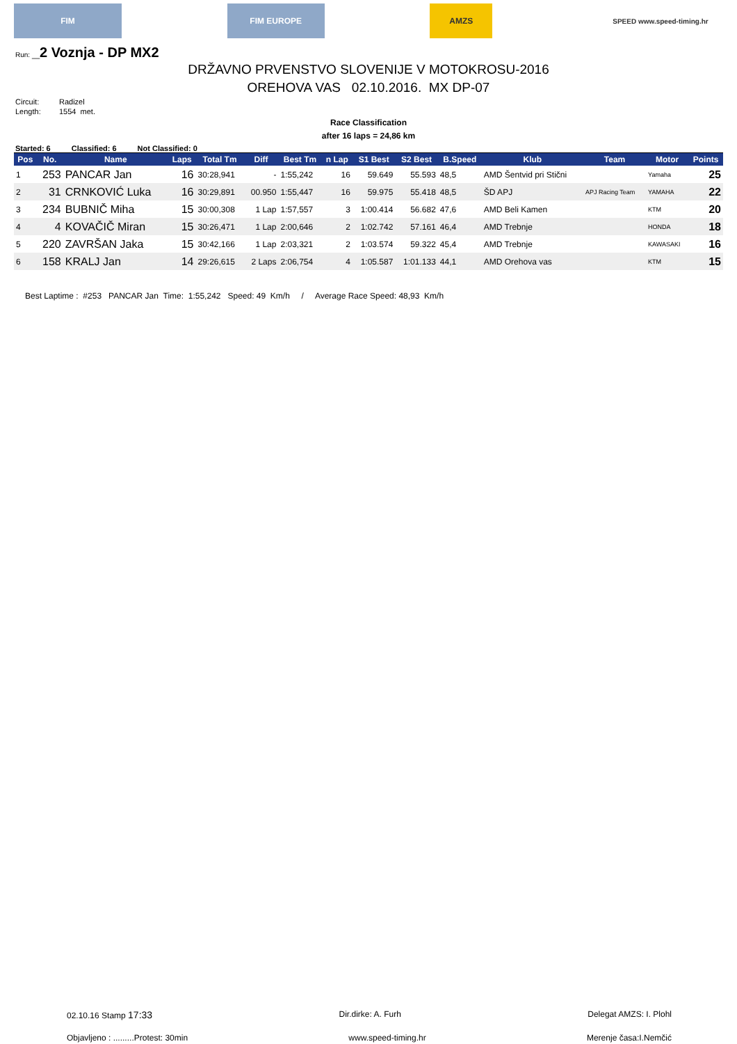FIM FIM EUROPE AMZS
SPEED www.speed-timing.hr
Run: _2 Voznja - DP MX2
DRŽAVNO PRVENSTVO SLOVENIJE V MOTOKROSU-2016
OREHOVA VAS 02.10.2016. MX DP-07
Circuit: Radizel
Length: 1554 met.
Race Classification
after 16 laps = 24,86 km
Started: 6 Classified: 6 Not Classified: 0
| Pos | No. | Name | Laps | Total Tm | Diff | Best Tm | n Lap | S1 Best | S2 Best | B.Speed | Klub | Team | Motor | Points |
| --- | --- | --- | --- | --- | --- | --- | --- | --- | --- | --- | --- | --- | --- | --- |
| 1 | 253 | PANCAR Jan | 16 | 30:28,941 | - | 1:55,242 | 16 | 59.649 | 55.593 | 48,5 | AMD Šentvid pri Stični | | Yamaha | 25 |
| 2 | 31 | CRNKOVIĆ Luka | 16 | 30:29,891 | 00.950 | 1:55,447 | 16 | 59.975 | 55.418 | 48,5 | ŠD APJ | APJ Racing Team | YAMAHA | 22 |
| 3 | 234 | BUBNIČ Miha | 15 | 30:00,308 | 1 Lap | 1:57,557 | 3 | 1:00.414 | 56.682 | 47,6 | AMD Beli Kamen | | KTM | 20 |
| 4 | 4 | KOVAČIČ Miran | 15 | 30:26,471 | 1 Lap | 2:00,646 | 2 | 1:02.742 | 57.161 | 46,4 | AMD Trebnje | | HONDA | 18 |
| 5 | 220 | ZAVRŠAN Jaka | 15 | 30:42,166 | 1 Lap | 2:03,321 | 2 | 1:03.574 | 59.322 | 45,4 | AMD Trebnje | | KAWASAKI | 16 |
| 6 | 158 | KRALJ Jan | 14 | 29:26,615 | 2 Laps | 2:06,754 | 4 | 1:05.587 | 1:01.133 | 44,1 | AMD Orehova vas | | KTM | 15 |
Best Laptime : #253 PANCAR Jan Time: 1:55,242 Speed: 49 Km/h / Average Race Speed: 48,93 Km/h
02.10.16 Stamp 17:33 Dir.dirke: A. Furh Delegat AMZS: I. Plohl
Objavljeno : .........Protest: 30min www.speed-timing.hr Merenje časa:I.Nemčić